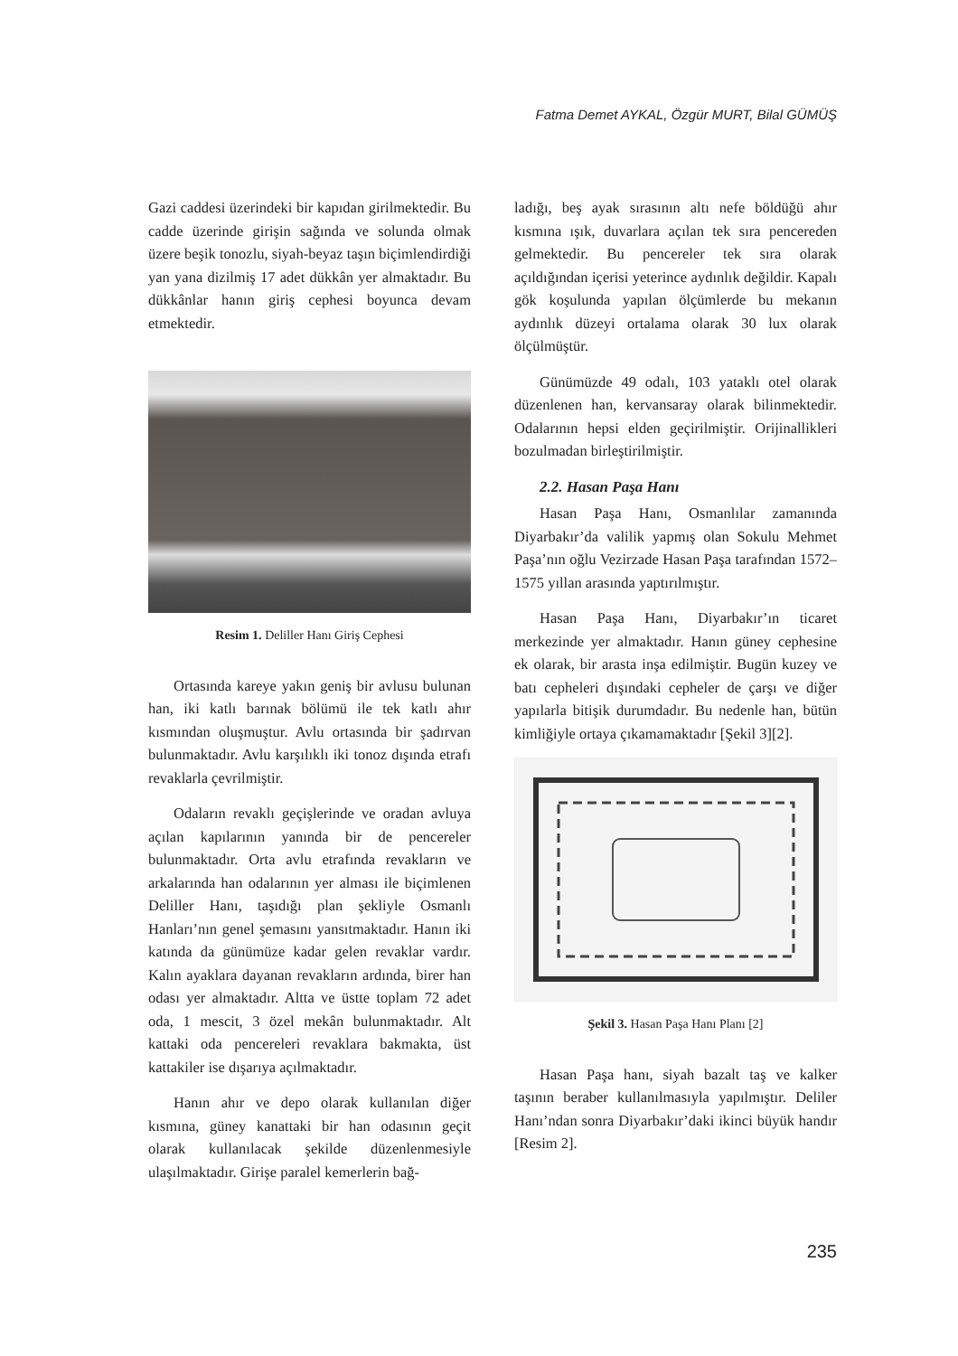Fatma Demet AYKAL, Özgür MURT, Bilal GÜMÜŞ
Gazi caddesi üzerindeki bir kapıdan girilmektedir. Bu cadde üzerinde girişin sağında ve solunda olmak üzere beşik tonozlu, siyah-beyaz taşın biçimlendirdiği yan yana dizilmiş 17 adet dükkân yer almaktadır. Bu dükkânlar hanın giriş cephesi boyunca devam etmektedir.
Resim 1. Deliller Hanı Giriş Cephesi
Ortasında kareye yakın geniş bir avlusu bulunan han, iki katlı barınak bölümü ile tek katlı ahır kısmından oluşmuştur. Avlu ortasında bir şadırvan bulunmaktadır. Avlu karşılıklı iki tonoz dışında etrafı revaklarla çevrilmiştir.
Odaların revaklı geçişlerinde ve oradan avluya açılan kapılarının yanında bir de pencereler bulunmaktadır. Orta avlu etrafında revakların ve arkalarında han odalarının yer alması ile biçimlenen Deliller Hanı, taşıdığı plan şekliyle Osmanlı Hanları’nın genel şemasını yansıtmaktadır. Hanın iki katında da günümüze kadar gelen revaklar vardır. Kalın ayaklara dayanan revakların ardında, birer han odası yer almaktadır. Altta ve üstte toplam 72 adet oda, 1 mescit, 3 özel mekân bulunmaktadır. Alt kattaki oda pencereleri revaklara bakmakta, üst kattakiler ise dışarıya açılmaktadır.
Hanın ahır ve depo olarak kullanılan diğer kısmına, güney kanattaki bir han odasının geçit olarak kullanılacak şekilde düzenlenmesiyle ulaşılmaktadır. Girişe paralel kemerlerin bağ-
ladığı, beş ayak sırasının altı nefe böldüğü ahır kısmına ışık, duvarlara açılan tek sıra pencereden gelmektedir. Bu pencereler tek sıra olarak açıldığından içerisi yeterince aydınlık değildir. Kapalı gök koşulunda yapılan ölçümlerde bu mekanın aydınlık düzeyi ortalama olarak 30 lux olarak ölçülmüştür.
Günümüzde 49 odalı, 103 yataklı otel olarak düzenlenen han, kervansaray olarak bilinmektedir. Odalarının hepsi elden geçirilmiştir. Orijinallikleri bozulmadan birleştirilmiştir.
2.2. Hasan Paşa Hanı
Hasan Paşa Hanı, Osmanlılar zamanında Diyarbakır’da valilik yapmış olan Sokulu Mehmet Paşa’nın oğlu Vezirzade Hasan Paşa tarafından 1572–1575 yıllan arasında yaptırılmıştır.
Hasan Paşa Hanı, Diyarbakır’ın ticaret merkezinde yer almaktadır. Hanın güney cephesine ek olarak, bir arasta inşa edilmiştir. Bugün kuzey ve batı cepheleri dışındaki cepheler de çarşı ve diğer yapılarla bitişik durumdadır. Bu nedenle han, bütün kimliğiyle ortaya çıkamamaktadır [Şekil 3][2].
Şekil 3. Hasan Paşa Hanı Planı [2]
Hasan Paşa hanı, siyah bazalt taş ve kalker taşının beraber kullanılmasıyla yapılmıştır. Deliler Hanı’ndan sonra Diyarbakır’daki ikinci büyük handır [Resim 2].
235